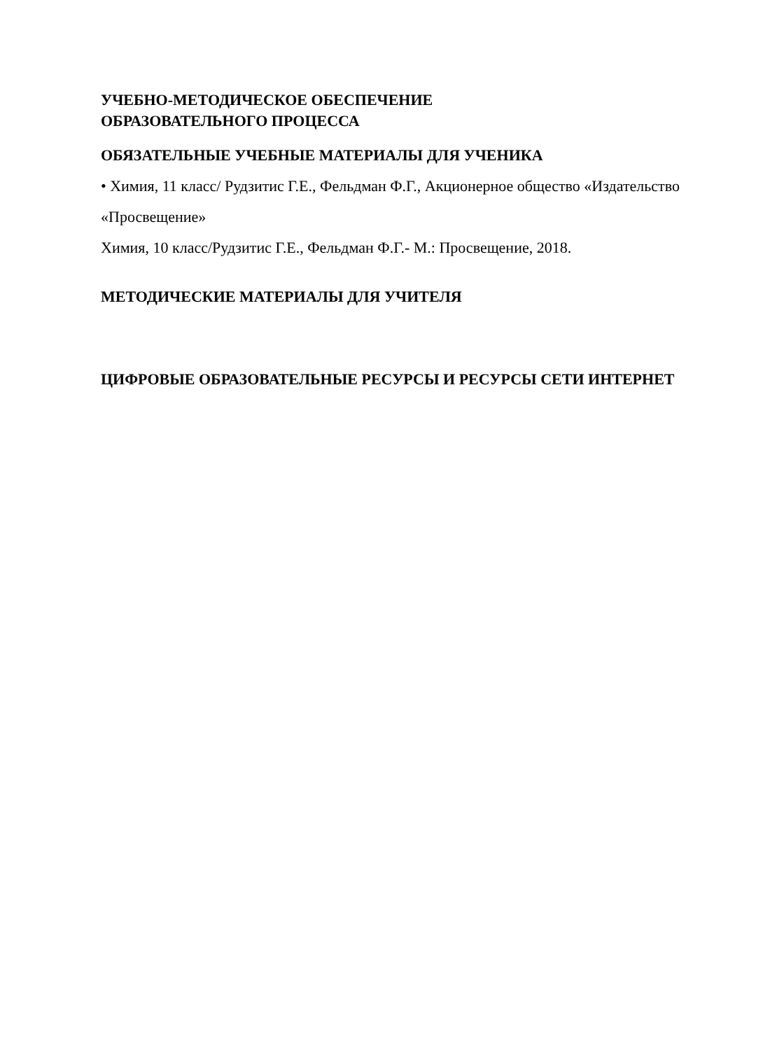УЧЕБНО-МЕТОДИЧЕСКОЕ ОБЕСПЕЧЕНИЕ
ОБРАЗОВАТЕЛЬНОГО ПРОЦЕССА
ОБЯЗАТЕЛЬНЫЕ УЧЕБНЫЕ МАТЕРИАЛЫ ДЛЯ УЧЕНИКА
• Химия, 11 класс/ Рудзитис Г.Е., Фельдман Ф.Г., Акционерное общество «Издательство «Просвещение»
Химия, 10 класс/Рудзитис Г.Е., Фельдман Ф.Г.- М.: Просвещение, 2018.
МЕТОДИЧЕСКИЕ МАТЕРИАЛЫ ДЛЯ УЧИТЕЛЯ
ЦИФРОВЫЕ ОБРАЗОВАТЕЛЬНЫЕ РЕСУРСЫ И РЕСУРСЫ СЕТИ ИНТЕРНЕТ